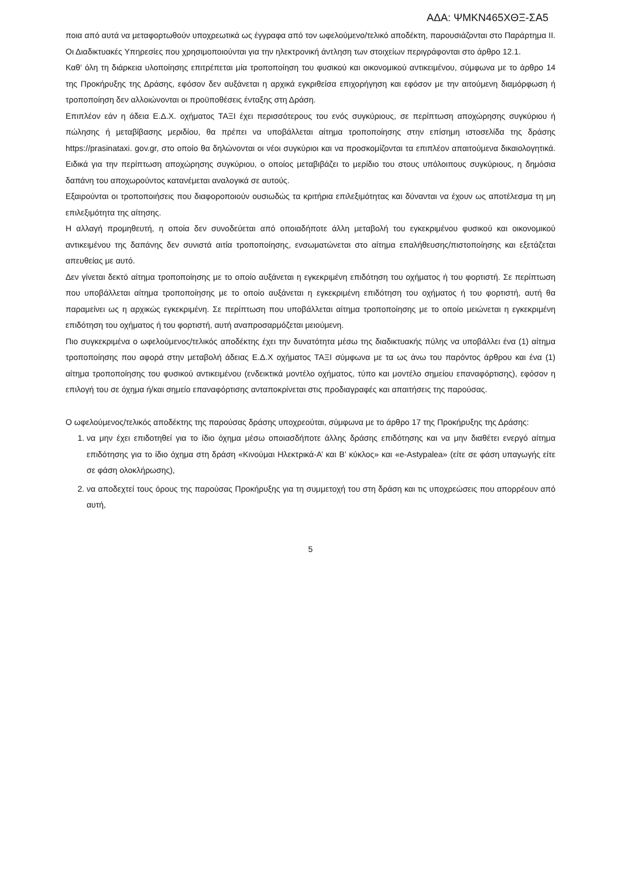ΑΔΑ: ΨΜΚΝ465ΧΘΞ-ΣΑ5
ποια από αυτά να μεταφορτωθούν υποχρεωτικά ως έγγραφα από τον ωφελούμενο/τελικό αποδέκτη, παρουσιάζονται στο Παράρτημα ΙΙ. Οι Διαδικτυακές Υπηρεσίες που χρησιμοποιούνται για την ηλεκτρονική άντληση των στοιχείων περιγράφονται στο άρθρο 12.1.
Καθ’ όλη τη διάρκεια υλοποίησης επιτρέπεται μία τροποποίηση του φυσικού και οικονομικού αντικειμένου, σύμφωνα με το άρθρο 14 της Προκήρυξης της Δράσης, εφόσον δεν αυξάνεται η αρχικά εγκριθείσα επιχορήγηση και εφόσον με την αιτούμενη διαμόρφωση ή τροποποίηση δεν αλλοιώνονται οι προϋποθέσεις ένταξης στη Δράση.
Επιπλέον εάν η άδεια Ε.Δ.Χ. οχήματος ΤΑΞΙ έχει περισσότερους του ενός συγκύριους, σε περίπτωση αποχώρησης συγκύριου ή πώλησης ή μεταβίβασης μεριδίου, θα πρέπει να υποβάλλεται αίτημα τροποποίησης στην επίσημη ιστοσελίδα της δράσης https://prasinataxi. gov.gr, στο οποίο θα δηλώνονται οι νέοι συγκύριοι και να προσκομίζονται τα επιπλέον απαιτούμενα δικαιολογητικά. Ειδικά για την περίπτωση αποχώρησης συγκύριου, ο οποίος μεταβιβάζει το μερίδιο του στους υπόλοιπους συγκύριους, η δημόσια δαπάνη του αποχωρούντος κατανέμεται αναλογικά σε αυτούς.
Εξαιρούνται οι τροποποιήσεις που διαφοροποιούν ουσιωδώς τα κριτήρια επιλεξιμότητας και δύνανται να έχουν ως αποτέλεσμα τη μη επιλεξιμότητα της αίτησης.
Η αλλαγή προμηθευτή, η οποία δεν συνοδεύεται από οποιαδήποτε άλλη μεταβολή του εγκεκριμένου φυσικού και οικονομικού αντικειμένου της δαπάνης δεν συνιστά αιτία τροποποίησης, ενσωματώνεται στο αίτημα επαλήθευσης/πιστοποίησης και εξετάζεται απευθείας με αυτό.
Δεν γίνεται δεκτό αίτημα τροποποίησης με το οποίο αυξάνεται η εγκεκριμένη επιδότηση του οχήματος ή του φορτιστή. Σε περίπτωση που υποβάλλεται αίτημα τροποποίησης με το οποίο αυξάνεται η εγκεκριμένη επιδότηση του οχήματος ή του φορτιστή, αυτή θα παραμείνει ως η αρχικώς εγκεκριμένη. Σε περίπτωση που υποβάλλεται αίτημα τροποποίησης με το οποίο μειώνεται η εγκεκριμένη επιδότηση του οχήματος ή του φορτιστή, αυτή αναπροσαρμόζεται μειούμενη.
Πιο συγκεκριμένα ο ωφελούμενος/τελικός αποδέκτης έχει την δυνατότητα μέσω της διαδικτυακής πύλης να υποβάλλει ένα (1) αίτημα τροποποίησης που αφορά στην μεταβολή άδειας Ε.Δ.Χ οχήματος ΤΑΞΙ σύμφωνα με τα ως άνω του παρόντος άρθρου και ένα (1) αίτημα τροποποίησης του φυσικού αντικειμένου (ενδεικτικά μοντέλο οχήματος, τύπο και μοντέλο σημείου επαναφόρτισης), εφόσον η επιλογή του σε όχημα ή/και σημείο επαναφόρτισης ανταποκρίνεται στις προδιαγραφές και απαιτήσεις της παρούσας.
Ο ωφελούμενος/τελικός αποδέκτης της παρούσας δράσης υποχρεούται, σύμφωνα με το άρθρο 17 της Προκήρυξης της Δράσης:
1. να μην έχει επιδοτηθεί για το ίδιο όχημα μέσω οποιασδήποτε άλλης δράσης επιδότησης και να μην διαθέτει ενεργό αίτημα επιδότησης για το ίδιο όχημα στη δράση «Κινούμαι Ηλεκτρικά-Α’ και Β’ κύκλος» και «e-Astypalea» (είτε σε φάση υπαγωγής είτε σε φάση ολοκλήρωσης),
2. να αποδεχτεί τους όρους της παρούσας Προκήρυξης για τη συμμετοχή του στη δράση και τις υποχρεώσεις που απορρέουν από αυτή,
5